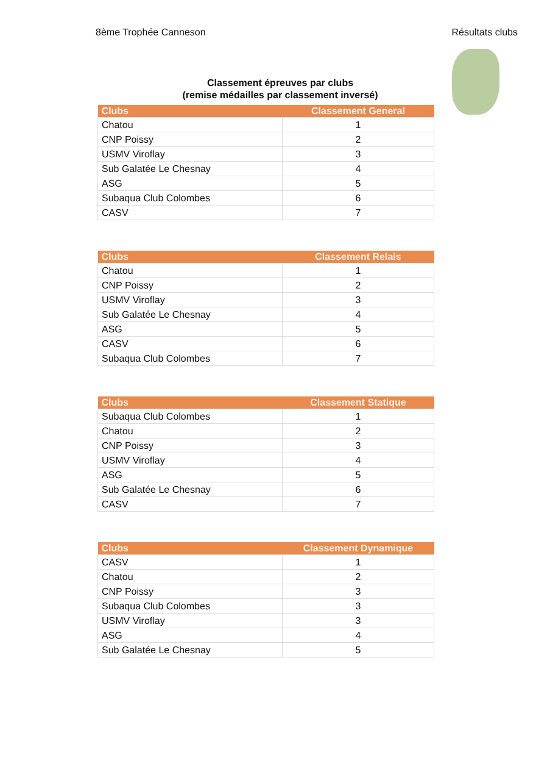8ème Trophée Canneson Résultats clubs
Classement épreuves par clubs
(remise médailles par classement inversé)
| Clubs | Classement General |
| --- | --- |
| Chatou | 1 |
| CNP Poissy | 2 |
| USMV Viroflay | 3 |
| Sub Galatée Le Chesnay | 4 |
| ASG | 5 |
| Subaqua Club Colombes | 6 |
| CASV | 7 |
| Clubs | Classement Relais |
| --- | --- |
| Chatou | 1 |
| CNP Poissy | 2 |
| USMV Viroflay | 3 |
| Sub Galatée Le Chesnay | 4 |
| ASG | 5 |
| CASV | 6 |
| Subaqua Club Colombes | 7 |
| Clubs | Classement Statique |
| --- | --- |
| Subaqua Club Colombes | 1 |
| Chatou | 2 |
| CNP Poissy | 3 |
| USMV Viroflay | 4 |
| ASG | 5 |
| Sub Galatée Le Chesnay | 6 |
| CASV | 7 |
| Clubs | Classement Dynamique |
| --- | --- |
| CASV | 1 |
| Chatou | 2 |
| CNP Poissy | 3 |
| Subaqua Club Colombes | 3 |
| USMV Viroflay | 3 |
| ASG | 4 |
| Sub Galatée Le Chesnay | 5 |